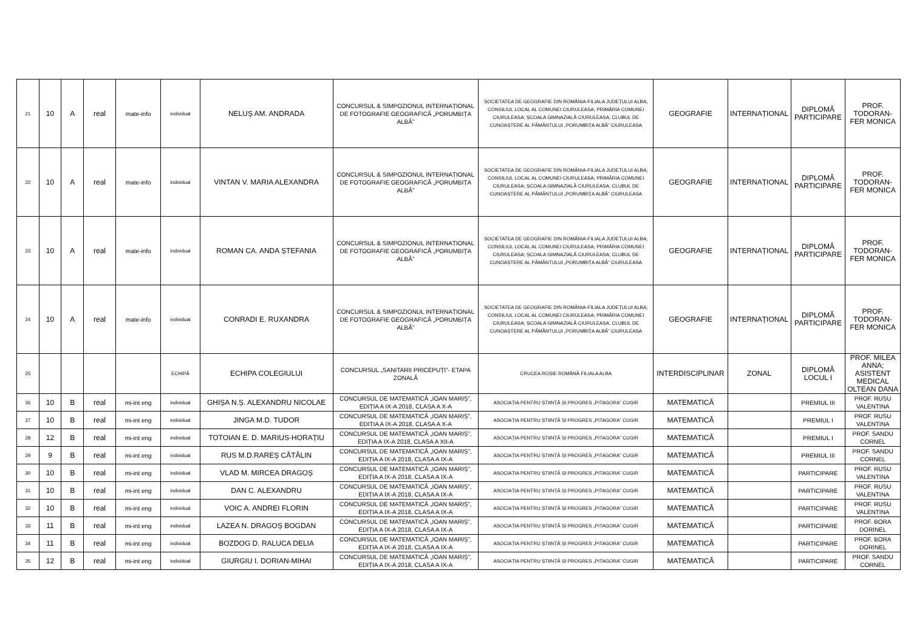| 21 | 10 | A | real | mate-info | individual | NELUȘ AM. ANDRADA | CONCURSUL & SIMPOZIONUL INTERNAȚIONAL DE FOTOGRAFIE GEOGRAFICĂ „PORUMBIȚA ALBĂ” | SOCIETATEA DE GEOGRAFIE DIN ROMÂNIA-FILIALA JUDEȚULUI ALBA; CONSILIUL LOCAL AL COMUNEI CIURULEASA; PRIMĂRIA COMUNEI CIURULEASA; ȘCOALA GIMNAZIALĂ CIURULEASA; CLUBUL DE CUNOAȘTERE AL PĂMÂNTULUI „PORUMBIȚA ALBĂ” CIURULEASA | GEOGRAFIE | INTERNAȚIONAL | DIPLOMĂ PARTICIPARE | PROF. TODORAN-FER MONICA |
| 22 | 10 | A | real | mate-info | individual | VINTAN V. MARIA ALEXANDRA | CONCURSUL & SIMPOZIONUL INTERNAȚIONAL DE FOTOGRAFIE GEOGRAFICĂ „PORUMBIȚA ALBĂ” | SOCIETATEA DE GEOGRAFIE DIN ROMÂNIA-FILIALA JUDEȚULUI ALBA; CONSILIUL LOCAL AL COMUNEI CIURULEASA; PRIMĂRIA COMUNEI CIURULEASA; ȘCOALA GIMNAZIALĂ CIURULEASA; CLUBUL DE CUNOAȘTERE AL PĂMÂNTULUI „PORUMBIȚA ALBĂ” CIURULEASA | GEOGRAFIE | INTERNAȚIONAL | DIPLOMĂ PARTICIPARE | PROF. TODORAN-FER MONICA |
| 23 | 10 | A | real | mate-info | individual | ROMAN CA. ANDA ȘTEFANIA | CONCURSUL & SIMPOZIONUL INTERNAȚIONAL DE FOTOGRAFIE GEOGRAFICĂ „PORUMBIȚA ALBĂ” | SOCIETATEA DE GEOGRAFIE DIN ROMÂNIA-FILIALA JUDEȚULUI ALBA; CONSILIUL LOCAL AL COMUNEI CIURULEASA; PRIMĂRIA COMUNEI CIURULEASA; ȘCOALA GIMNAZIALĂ CIURULEASA; CLUBUL DE CUNOAȘTERE AL PĂMÂNTULUI „PORUMBIȚA ALBĂ” CIURULEASA | GEOGRAFIE | INTERNAȚIONAL | DIPLOMĂ PARTICIPARE | PROF. TODORAN-FER MONICA |
| 24 | 10 | A | real | mate-info | individual | CONRADI E. RUXANDRA | CONCURSUL & SIMPOZIONUL INTERNAȚIONAL DE FOTOGRAFIE GEOGRAFICĂ „PORUMBIȚA ALBĂ” | SOCIETATEA DE GEOGRAFIE DIN ROMÂNIA-FILIALA JUDEȚULUI ALBA; CONSILIUL LOCAL AL COMUNEI CIURULEASA; PRIMĂRIA COMUNEI CIURULEASA; ȘCOALA GIMNAZIALĂ CIURULEASA; CLUBUL DE CUNOAȘTERE AL PĂMÂNTULUI „PORUMBIȚA ALBĂ” CIURULEASA | GEOGRAFIE | INTERNAȚIONAL | DIPLOMĂ PARTICIPARE | PROF. TODORAN-FER MONICA |
| 25 | | | | | ECHIPĂ | ECHIPA COLEGIULUI | CONCURSUL „SANITARII PRICEPUȚI”- ETAPA ZONALĂ | CRUCEA ROȘIE ROMÂNĂ FILIALA ALBA | INTERDISCIPLINAR | ZONAL | DIPLOMĂ LOCUL I | PROF. MILEA ANNA; ASISTENT MEDICAL OLTEAN DANA |
| 26 | 10 | B | real | mi-int eng | individual | GHIȘA N.Ș. ALEXANDRU NICOLAE | CONCURSUL DE MATEMATICĂ „IOAN MARIȘ”, EDIȚIA A IX-A 2018, CLASA A X-A | ASOCIAȚIA PENTRU ȘTIINȚĂ ȘI PROGRES „PITAGORA” CUGIR | MATEMATICĂ | | PREMIUL III | PROF. RUSU VALENTINA |
| 27 | 10 | B | real | mi-int eng | individual | JINGA M.D. TUDOR | CONCURSUL DE MATEMATICĂ „IOAN MARIȘ”, EDIȚIA A IX-A 2018, CLASA A X-A | ASOCIAȚIA PENTRU ȘTIINȚĂ ȘI PROGRES „PITAGORA” CUGIR | MATEMATICĂ | | PREMIUL I | PROF. RUSU VALENTINA |
| 28 | 12 | B | real | mi-int eng | individual | TOTOIAN E. D. MARIUS-HORAȚIU | CONCURSUL DE MATEMATICĂ „IOAN MARIȘ”, EDIȚIA A IX-A 2018, CLASA A XII-A | ASOCIAȚIA PENTRU ȘTIINȚĂ ȘI PROGRES „PITAGORA” CUGIR | MATEMATICĂ | | PREMIUL I | PROF. SANDU CORNEL |
| 29 | 9 | B | real | mi-int eng | individual | RUS M.D.RAREȘ CĂTĂLIN | CONCURSUL DE MATEMATICĂ „IOAN MARIȘ”, EDIȚIA A IX-A 2018, CLASA A IX-A | ASOCIAȚIA PENTRU ȘTIINȚĂ ȘI PROGRES „PITAGORA” CUGIR | MATEMATICĂ | | PREMIUL III | PROF. SANDU CORNEL |
| 30 | 10 | B | real | mi-int eng | individual | VLAD M. MIRCEA DRAGOȘ | CONCURSUL DE MATEMATICĂ „IOAN MARIȘ”, EDIȚIA A IX-A 2018, CLASA A IX-A | ASOCIAȚIA PENTRU ȘTIINȚĂ ȘI PROGRES „PITAGORA” CUGIR | MATEMATICĂ | | PARTICIPARE | PROF. RUSU VALENTINA |
| 31 | 10 | B | real | mi-int eng | individual | DAN C. ALEXANDRU | CONCURSUL DE MATEMATICĂ „IOAN MARIȘ”, EDIȚIA A IX-A 2018, CLASA A IX-A | ASOCIAȚIA PENTRU ȘTIINȚĂ ȘI PROGRES „PITAGORA” CUGIR | MATEMATICĂ | | PARTICIPARE | PROF. RUSU VALENTINA |
| 32 | 10 | B | real | mi-int eng | individual | VOIC A. ANDREI FLORIN | CONCURSUL DE MATEMATICĂ „IOAN MARIȘ”, EDIȚIA A IX-A 2018, CLASA A IX-A | ASOCIAȚIA PENTRU ȘTIINȚĂ ȘI PROGRES „PITAGORA” CUGIR | MATEMATICĂ | | PARTICIPARE | PROF. RUSU VALENTINA |
| 33 | 11 | B | real | mi-int eng | individual | LAZEA N. DRAGOȘ BOGDAN | CONCURSUL DE MATEMATICĂ „IOAN MARIȘ”, EDIȚIA A IX-A 2018, CLASA A IX-A | ASOCIAȚIA PENTRU ȘTIINȚĂ ȘI PROGRES „PITAGORA” CUGIR | MATEMATICĂ | | PARTICIPARE | PROF. BORA DORINEL |
| 34 | 11 | B | real | mi-int eng | individual | BOZDOG D. RALUCA DELIA | CONCURSUL DE MATEMATICĂ „IOAN MARIȘ”, EDIȚIA A IX-A 2018, CLASA A IX-A | ASOCIAȚIA PENTRU ȘTIINȚĂ ȘI PROGRES „PITAGORA” CUGIR | MATEMATICĂ | | PARTICIPARE | PROF. BORA DORINEL |
| 35 | 12 | B | real | mi-int eng | individual | GIURGIU I. DORIAN-MIHAI | CONCURSUL DE MATEMATICĂ „IOAN MARIȘ”, EDIȚIA A IX-A 2018, CLASA A IX-A | ASOCIAȚIA PENTRU ȘTIINȚĂ ȘI PROGRES „PITAGORA” CUGIR | MATEMATICĂ | | PARTICIPARE | PROF. SANDU CORNEL |